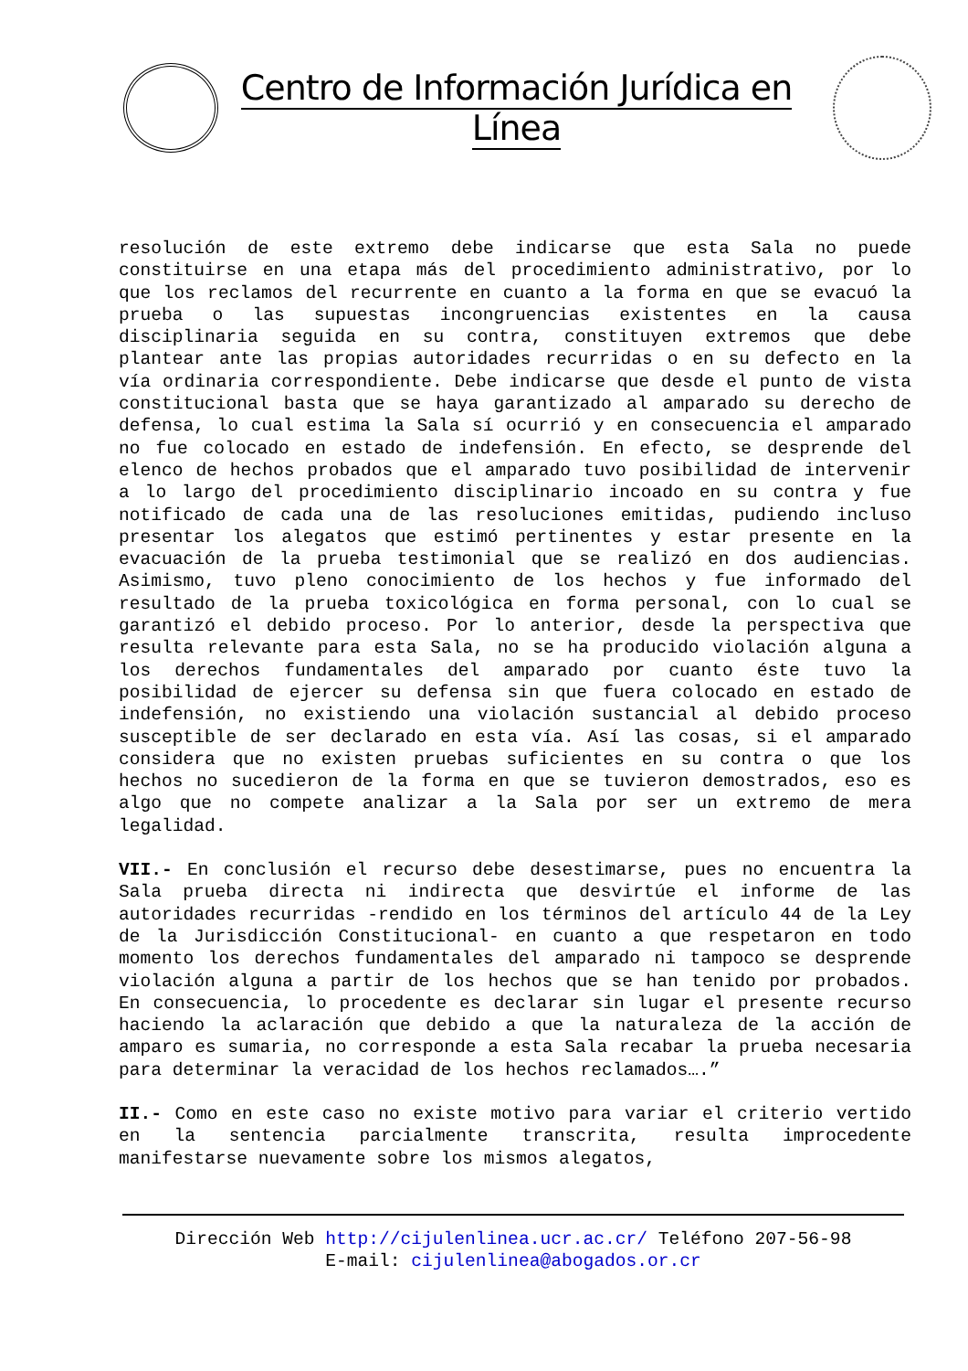Centro de Información Jurídica en Línea
resolución de este extremo debe indicarse que esta Sala no puede constituirse en una etapa más del procedimiento administrativo, por lo que los reclamos del recurrente en cuanto a la forma en que se evacuó la prueba o las supuestas incongruencias existentes en la causa disciplinaria seguida en su contra, constituyen extremos que debe plantear ante las propias autoridades recurridas o en su defecto en la vía ordinaria correspondiente. Debe indicarse que desde el punto de vista constitucional basta que se haya garantizado al amparado su derecho de defensa, lo cual estima la Sala sí ocurrió y en consecuencia el amparado no fue colocado en estado de indefensión. En efecto, se desprende del elenco de hechos probados que el amparado tuvo posibilidad de intervenir a lo largo del procedimiento disciplinario incoado en su contra y fue notificado de cada una de las resoluciones emitidas, pudiendo incluso presentar los alegatos que estimó pertinentes y estar presente en la evacuación de la prueba testimonial que se realizó en dos audiencias. Asimismo, tuvo pleno conocimiento de los hechos y fue informado del resultado de la prueba toxicológica en forma personal, con lo cual se garantizó el debido proceso. Por lo anterior, desde la perspectiva que resulta relevante para esta Sala, no se ha producido violación alguna a los derechos fundamentales del amparado por cuanto éste tuvo la posibilidad de ejercer su defensa sin que fuera colocado en estado de indefensión, no existiendo una violación sustancial al debido proceso susceptible de ser declarado en esta vía. Así las cosas, si el amparado considera que no existen pruebas suficientes en su contra o que los hechos no sucedieron de la forma en que se tuvieron demostrados, eso es algo que no compete analizar a la Sala por ser un extremo de mera legalidad.
VII.- En conclusión el recurso debe desestimarse, pues no encuentra la Sala prueba directa ni indirecta que desvirtúe el informe de las autoridades recurridas -rendido en los términos del artículo 44 de la Ley de la Jurisdicción Constitucional- en cuanto a que respetaron en todo momento los derechos fundamentales del amparado ni tampoco se desprende violación alguna a partir de los hechos que se han tenido por probados. En consecuencia, lo procedente es declarar sin lugar el presente recurso haciendo la aclaración que debido a que la naturaleza de la acción de amparo es sumaria, no corresponde a esta Sala recabar la prueba necesaria para determinar la veracidad de los hechos reclamados….”
II.- Como en este caso no existe motivo para variar el criterio vertido en la sentencia parcialmente transcrita, resulta improcedente manifestarse nuevamente sobre los mismos alegatos,
Dirección Web http://cijulenlinea.ucr.ac.cr/ Teléfono 207-56-98
E-mail: cijulenlinea@abogados.or.cr